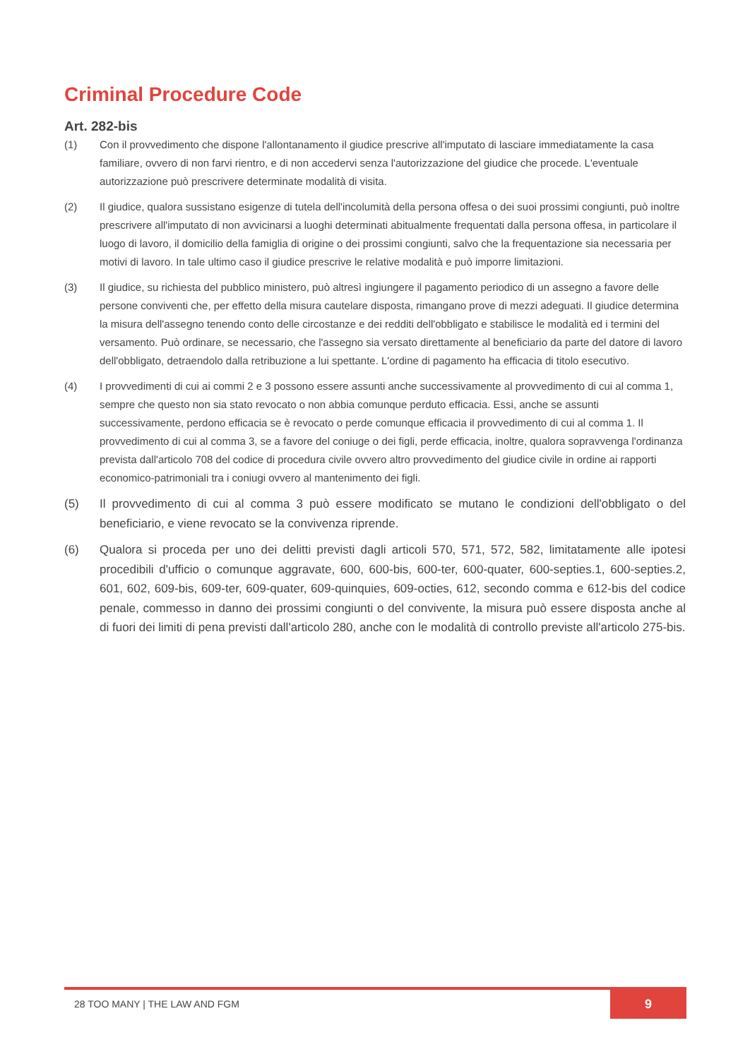Criminal Procedure Code
Art. 282-bis
(1) Con il provvedimento che dispone l'allontanamento il giudice prescrive all'imputato di lasciare immediatamente la casa familiare, ovvero di non farvi rientro, e di non accedervi senza l'autorizzazione del giudice che procede. L'eventuale autorizzazione può prescrivere determinate modalità di visita.
(2) Il giudice, qualora sussistano esigenze di tutela dell'incolumità della persona offesa o dei suoi prossimi congiunti, può inoltre prescrivere all'imputato di non avvicinarsi a luoghi determinati abitualmente frequentati dalla persona offesa, in particolare il luogo di lavoro, il domicilio della famiglia di origine o dei prossimi congiunti, salvo che la frequentazione sia necessaria per motivi di lavoro. In tale ultimo caso il giudice prescrive le relative modalità e può imporre limitazioni.
(3) Il giudice, su richiesta del pubblico ministero, può altresì ingiungere il pagamento periodico di un assegno a favore delle persone conviventi che, per effetto della misura cautelare disposta, rimangano prove di mezzi adeguati. Il giudice determina la misura dell'assegno tenendo conto delle circostanze e dei redditi dell'obbligato e stabilisce le modalità ed i termini del versamento. Può ordinare, se necessario, che l'assegno sia versato direttamente al beneficiario da parte del datore di lavoro dell'obbligato, detraendolo dalla retribuzione a lui spettante. L'ordine di pagamento ha efficacia di titolo esecutivo.
(4) I provvedimenti di cui ai commi 2 e 3 possono essere assunti anche successivamente al provvedimento di cui al comma 1, sempre che questo non sia stato revocato o non abbia comunque perduto efficacia. Essi, anche se assunti successivamente, perdono efficacia se è revocato o perde comunque efficacia il provvedimento di cui al comma 1. Il provvedimento di cui al comma 3, se a favore del coniuge o dei figli, perde efficacia, inoltre, qualora sopravvenga l'ordinanza prevista dall'articolo 708 del codice di procedura civile ovvero altro provvedimento del giudice civile in ordine ai rapporti economico-patrimoniali tra i coniugi ovvero al mantenimento dei figli.
(5) Il provvedimento di cui al comma 3 può essere modificato se mutano le condizioni dell'obbligato o del beneficiario, e viene revocato se la convivenza riprende.
(6) Qualora si proceda per uno dei delitti previsti dagli articoli 570, 571, 572, 582, limitatamente alle ipotesi procedibili d'ufficio o comunque aggravate, 600, 600-bis, 600-ter, 600-quater, 600-septies.1, 600-septies.2, 601, 602, 609-bis, 609-ter, 609-quater, 609-quinquies, 609-octies, 612, secondo comma e 612-bis del codice penale, commesso in danno dei prossimi congiunti o del convivente, la misura può essere disposta anche al di fuori dei limiti di pena previsti dall'articolo 280, anche con le modalità di controllo previste all'articolo 275-bis.
28 TOO MANY | THE LAW AND FGM 9